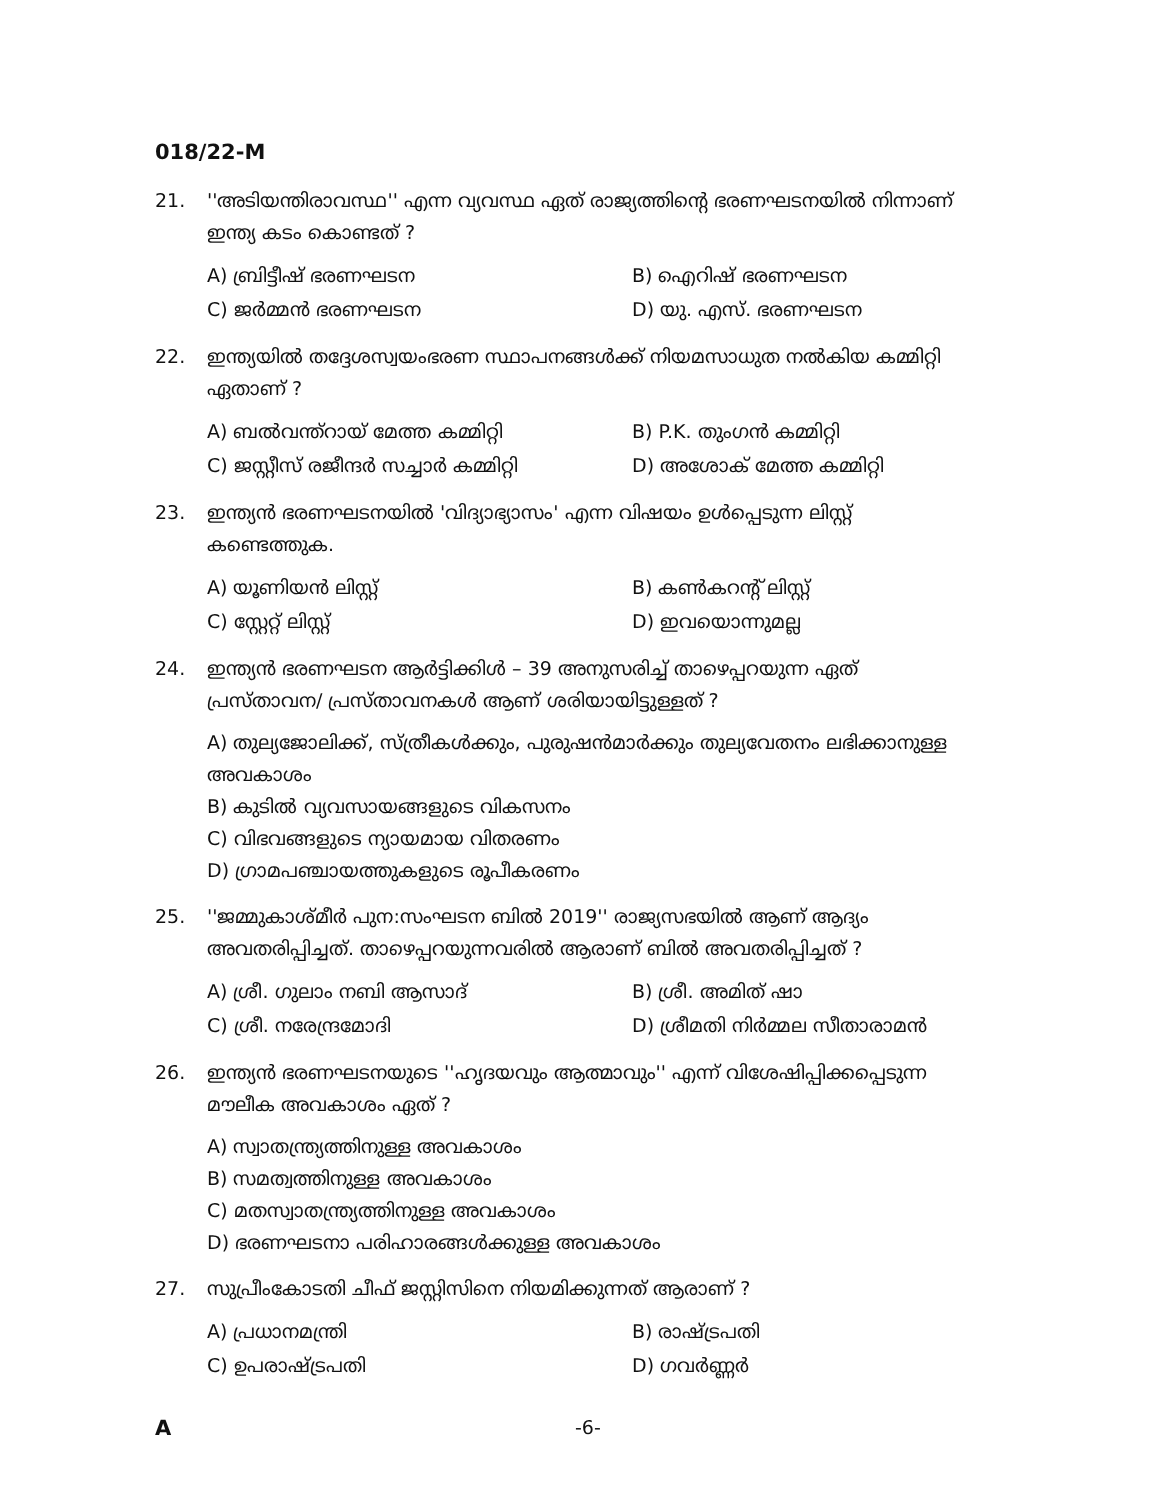018/22-M
21. ''അടിയന്തിരാവസ്ഥ'' എന്ന വ്യവസ്ഥ ഏത് രാജ്യത്തിന്റെ ഭരണഘടനയിൽ നിന്നാണ് ഇന്ത്യ കടം കൊണ്ടത് ?
A) ബ്രിട്ടീഷ് ഭരണഘടന B) ഐറിഷ് ഭരണഘടന C) ജർമ്മൻ ഭരണഘടന D) യു. എസ്. ഭരണഘടന
22. ഇന്ത്യയിൽ തദ്ദേശസ്വയംഭരണ സ്ഥാപനങ്ങൾക്ക് നിയമസാധുത നൽകിയ കമ്മിറ്റി ഏതാണ് ?
A) ബൽവന്ത്റായ് മേത്ത കമ്മിറ്റി B) P.K. തുംഗൻ കമ്മിറ്റി C) ജസ്റ്റീസ് രജീന്ദർ സച്ചാർ കമ്മിറ്റി D) അശോക് മേത്ത കമ്മിറ്റി
23. ഇന്ത്യൻ ഭരണഘടനയിൽ 'വിദ്യാഭ്യാസം' എന്ന വിഷയം ഉൾപ്പെടുന്ന ലിസ്റ്റ് കണ്ടെത്തുക.
A) യൂണിയൻ ലിസ്റ്റ് B) കൺകറന്റ് ലിസ്റ്റ് C) സ്റ്റേറ്റ് ലിസ്റ്റ് D) ഇവയൊന്നുമല്ല
24. ഇന്ത്യൻ ഭരണഘടന ആർട്ടിക്കിൾ – 39 അനുസരിച്ച് താഴെപ്പറയുന്ന ഏത് പ്രസ്താവന/ പ്രസ്താവനകൾ ആണ് ശരിയായിട്ടുള്ളത് ?
A) തുല്യജോലിക്ക്, സ്ത്രീകൾക്കും, പുരുഷൻമാർക്കും തുല്യവേതനം ലഭിക്കാനുള്ള അവകാശം
B) കുടിൽ വ്യവസായങ്ങളുടെ വികസനം
C) വിഭവങ്ങളുടെ ന്യായമായ വിതരണം
D) ഗ്രാമപഞ്ചായത്തുകളുടെ രൂപീകരണം
25. ''ജമ്മുകാശ്മീർ പുന:സംഘടന ബിൽ 2019'' രാജ്യസഭയിൽ ആണ് ആദ്യം അവതരിപ്പിച്ചത്. താഴെപ്പറയുന്നവരിൽ ആരാണ് ബിൽ അവതരിപ്പിച്ചത് ?
A) ശ്രീ. ഗുലാം നബി ആസാദ് B) ശ്രീ. അമിത് ഷാ C) ശ്രീ. നരേന്ദ്രമോദി D) ശ്രീമതി നിർമ്മല സീതാരാമൻ
26. ഇന്ത്യൻ ഭരണഘടനയുടെ ''ഹൃദയവും ആത്മാവും'' എന്ന് വിശേഷിപ്പിക്കപ്പെടുന്ന മൗലീക അവകാശം ഏത് ?
A) സ്വാതന്ത്ര്യത്തിനുള്ള അവകാശം
B) സമത്വത്തിനുള്ള അവകാശം
C) മതസ്വാതന്ത്ര്യത്തിനുള്ള അവകാശം
D) ഭരണഘടനാ പരിഹാരങ്ങൾക്കുള്ള അവകാശം
27. സുപ്രീംകോടതി ചീഫ് ജസ്റ്റിസിനെ നിയമിക്കുന്നത് ആരാണ് ?
A) പ്രധാനമന്ത്രി B) രാഷ്ട്രപതി C) ഉപരാഷ്ട്രപതി D) ഗവർണ്ണർ
A -6-